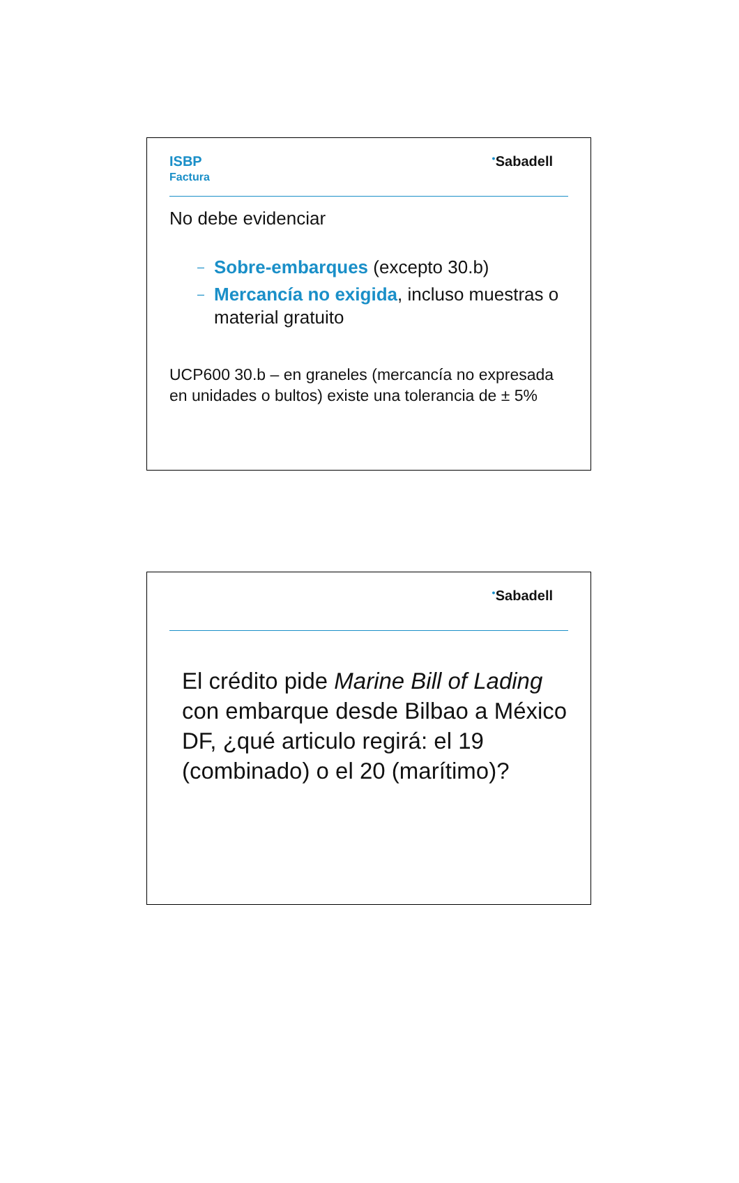ISBP
Factura
<sup>●</sup>Sabadell
No debe evidenciar
– Sobre-embarques (excepto 30.b)
– Mercancía no exigida, incluso muestras o material gratuito
UCP600 30.b – en graneles (mercancía no expresada en unidades o bultos) existe una tolerancia de ± 5%
<sup>●</sup>Sabadell
El crédito pide Marine Bill of Lading con embarque desde Bilbao a México DF, ¿qué articulo regirá: el 19 (combinado) o el 20 (marítimo)?